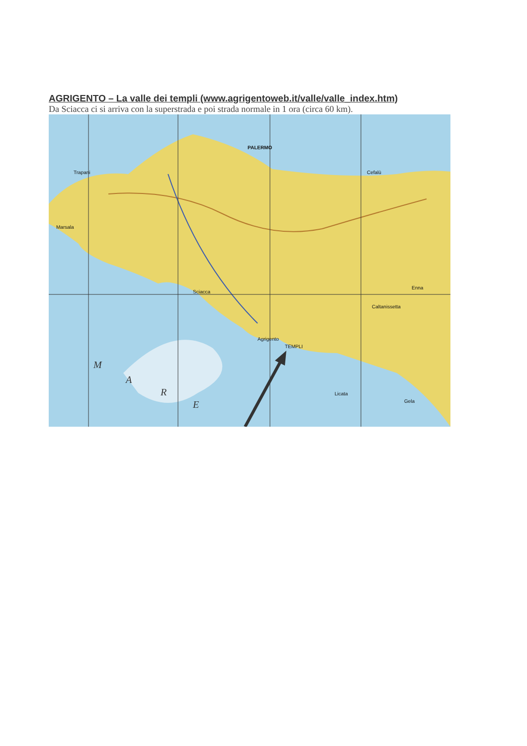AGRIGENTO – La valle dei templi (www.agrigentoweb.it/valle/valle_index.htm)
Da Sciacca ci si arriva con la superstrada e poi strada normale in 1 ora (circa 60 km).
PALERMO
Trapani
Marsala
Sciacca
Agrigento
TEMPLI
Enna
Caltanissetta
Licata
Gela
Cefalù
M
A
R
E